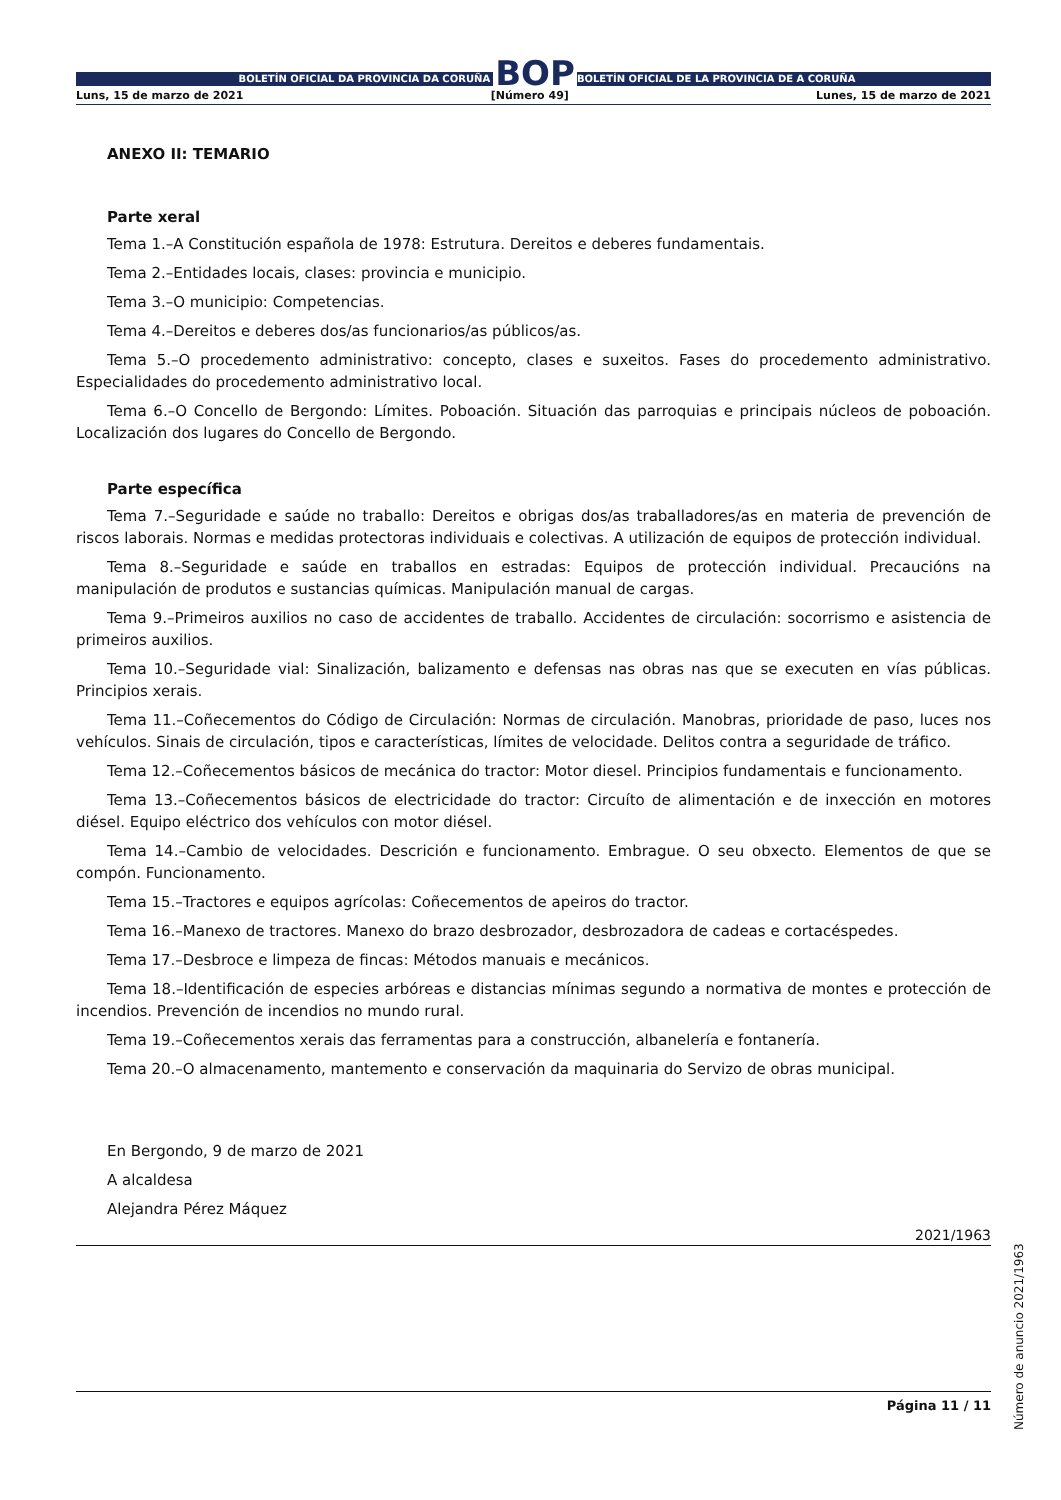BOLETÍN OFICIAL DA PROVINCIA DA CORUÑA
BOP
BOLETÍN OFICIAL DE LA PROVINCIA DE A CORUÑA
Luns, 15 de marzo de 2021 [Número 49] Lunes, 15 de marzo de 2021
ANEXO II: TEMARIO
Parte xeral
Tema 1.–A Constitución española de 1978: Estrutura. Dereitos e deberes fundamentais.
Tema 2.–Entidades locais, clases: provincia e municipio.
Tema 3.–O municipio: Competencias.
Tema 4.–Dereitos e deberes dos/as funcionarios/as públicos/as.
Tema 5.–O procedemento administrativo: concepto, clases e suxeitos. Fases do procedemento administrativo. Especialidades do procedemento administrativo local.
Tema 6.–O Concello de Bergondo: Límites. Poboación. Situación das parroquias e principais núcleos de poboación. Localización dos lugares do Concello de Bergondo.
Parte específica
Tema 7.–Seguridade e saúde no traballo: Dereitos e obrigas dos/as traballadores/as en materia de prevención de riscos laborais. Normas e medidas protectoras individuais e colectivas. A utilización de equipos de protección individual.
Tema 8.–Seguridade e saúde en traballos en estradas: Equipos de protección individual. Precaucións na manipulación de produtos e sustancias químicas. Manipulación manual de cargas.
Tema 9.–Primeiros auxilios no caso de accidentes de traballo. Accidentes de circulación: socorrismo e asistencia de primeiros auxilios.
Tema 10.–Seguridade vial: Sinalización, balizamento e defensas nas obras nas que se executen en vías públicas. Principios xerais.
Tema 11.–Coñecementos do Código de Circulación: Normas de circulación. Manobras, prioridade de paso, luces nos vehículos. Sinais de circulación, tipos e características, límites de velocidade. Delitos contra a seguridade de tráfico.
Tema 12.–Coñecementos básicos de mecánica do tractor: Motor diesel. Principios fundamentais e funcionamento.
Tema 13.–Coñecementos básicos de electricidade do tractor: Circuíto de alimentación e de inxección en motores diésel. Equipo eléctrico dos vehículos con motor diésel.
Tema 14.–Cambio de velocidades. Descrición e funcionamento. Embrague. O seu obxecto. Elementos de que se compón. Funcionamento.
Tema 15.–Tractores e equipos agrícolas: Coñecementos de apeiros do tractor.
Tema 16.–Manexo de tractores. Manexo do brazo desbrozador, desbrozadora de cadeas e cortacéspedes.
Tema 17.–Desbroce e limpeza de fincas: Métodos manuais e mecánicos.
Tema 18.–Identificación de especies arbóreas e distancias mínimas segundo a normativa de montes e protección de incendios. Prevención de incendios no mundo rural.
Tema 19.–Coñecementos xerais das ferramentas para a construcción, albanelería e fontanería.
Tema 20.–O almacenamento, mantemento e conservación da maquinaria do Servizo de obras municipal.
En Bergondo, 9 de marzo de 2021
A alcaldesa
Alejandra Pérez Máquez
2021/1963
Página 11 / 11
Número de anuncio 2021/1963